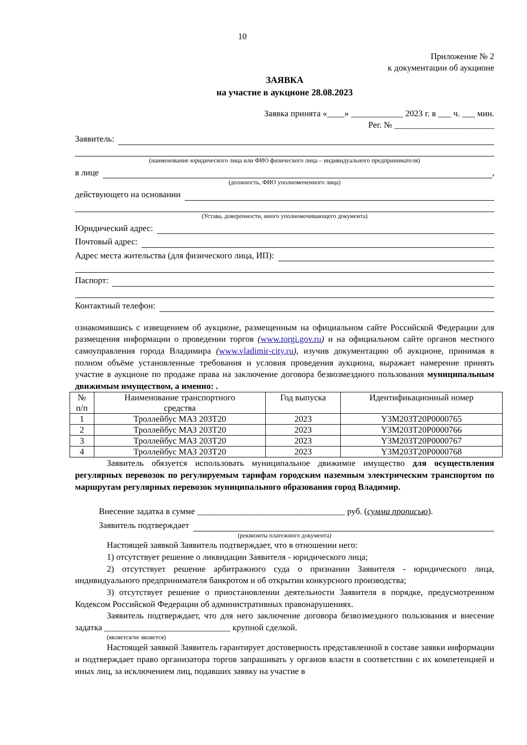10
Приложение № 2
к документации об аукционе
ЗАЯВКА
на участие в аукционе 28.08.2023
Заявка принята «____» ____________ 2023 г. в ___ ч. ___ мин.
Рег. № _______________________
Заявитель:
(наименование юридического лица или ФИО физического лица – индивидуального предпринимателя)
в лице ,
(должность, ФИО уполномоченного лица)
действующего на основании
(Устава, доверенности, иного уполномочивающего документа)
Юридический адрес:
Почтовый адрес:
Адрес места жительства (для физического лица, ИП):
Паспорт:
Контактный телефон:
ознакомившись с извещением об аукционе, размещенным на официальном сайте Российской Федерации для размещения информации о проведении торгов (www.torgi.gov.ru) и на официальном сайте органов местного самоуправления города Владимира (www.vladimir-city.ru), изучив документацию об аукционе, принимая в полном объёме установленные требования и условия проведения аукциона, выражает намерение принять участие в аукционе по продаже права на заключение договора безвозмездного пользования муниципальным движимым имуществом, а именно: .
| № п/п | Наименование транспортного средства | Год выпуска | Идентификационный номер |
| --- | --- | --- | --- |
| 1 | Троллейбус МАЗ 203Т20 | 2023 | Y3M203T20P0000765 |
| 2 | Троллейбус МАЗ 203Т20 | 2023 | Y3M203T20P0000766 |
| 3 | Троллейбус МАЗ 203Т20 | 2023 | Y3M203T20P0000767 |
| 4 | Троллейбус МАЗ 203Т20 | 2023 | Y3M203T20P0000768 |
Заявитель обязуется использовать муниципальное движимое имущество для осуществления регулярных перевозок по регулируемым тарифам городским наземным электрическим транспортом по маршрутам регулярных перевозок муниципального образования город Владимир.
Внесение задатка в сумме __________________________________ руб. (сумма прописью).
Заявитель подтверждает
(реквизиты платежного документа)
Настоящей заявкой Заявитель подтверждает, что в отношении него:
1) отсутствует решение о ликвидации Заявителя - юридического лица;
2) отсутствует решение арбитражного суда о признании Заявителя - юридического лица, индивидуального предпринимателя банкротом и об открытии конкурсного производства;
3) отсутствует решение о приостановлении деятельности Заявителя в порядке, предусмотренном Кодексом Российской Федерации об административных правонарушениях.
Заявитель подтверждает, что для него заключение договора безвозмездного пользования и внесение задатка _____________________________ крупной сделкой.
(является/не является)
Настоящей заявкой Заявитель гарантирует достоверность представленной в составе заявки информации и подтверждает право организатора торгов запрашивать у органов власти в соответствии с их компетенцией и иных лиц, за исключением лиц, подавших заявку на участие в